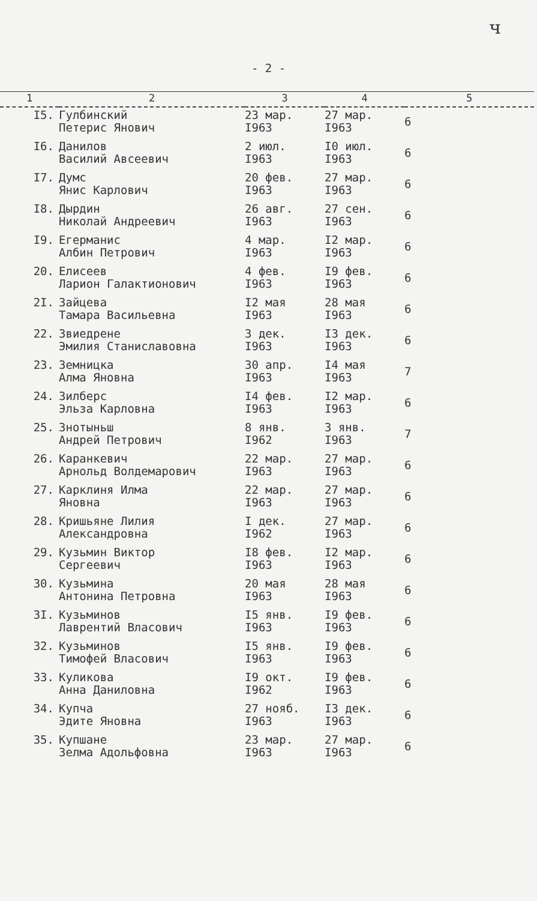ч
- 2 -
| 1 | 2 | 3 | 4 | 5 |
| --- | --- | --- | --- | --- |
| I5. | Гулбинский Петерис Янович | 23 мар. I963 | 27 мар. I963 | 6 |
| I6. | Данилов Василий Авсеевич | 2 июл. I963 | I0 июл. I963 | 6 |
| I7. | Думс Янис Карлович | 20 фев. I963 | 27 мар. I963 | 6 |
| I8. | Дырдин Николай Андреевич | 26 авг. I963 | 27 сен. I963 | 6 |
| I9. | Егерманис Албин Петрович | 4 мар. I963 | I2 мар. I963 | 6 |
| 20. | Елисеев Ларион Галактионович | 4 фев. I963 | I9 фев. I963 | 6 |
| 2I. | Зайцева Тамара Васильевна | I2 мая I963 | 28 мая I963 | 6 |
| 22. | Звиедрене Эмилия Станиславовна | 3 дек. I963 | I3 дек. I963 | 6 |
| 23. | Земницка Алма Яновна | 30 апр. I963 | I4 мая I963 | 7 |
| 24. | Зилберс Эльза Карловна | I4 фев. I963 | I2 мар. I963 | 6 |
| 25. | Знотыньш Андрей Петрович | 8 янв. I962 | 3 янв. I963 | 7 |
| 26. | Каранкевич Арнольд Волдемарович | 22 мар. I963 | 27 мар. I963 | 6 |
| 27. | Карклиня Илма Яновна | 22 мар. I963 | 27 мар. I963 | 6 |
| 28. | Кришьяне Лилия Александровна | I дек. I962 | 27 мар. I963 | 6 |
| 29. | Кузьмин Виктор Сергеевич | I8 фев. I963 | I2 мар. I963 | 6 |
| 30. | Кузьмина Антонина Петровна | 20 мая I963 | 28 мая I963 | 6 |
| 3I. | Кузьминов Лаврентий Власович | I5 янв. I963 | I9 фев. I963 | 6 |
| 32. | Кузьминов Тимофей Власович | I5 янв. I963 | I9 фев. I963 | 6 |
| 33. | Куликова Анна Даниловна | I9 окт. I962 | I9 фев. I963 | 6 |
| 34. | Купча Эдите Яновна | 27 нояб. I963 | I3 дек. I963 | 6 |
| 35. | Купшане Зелма Адольфовна | 23 мар. I963 | 27 мар. I963 | 6 |